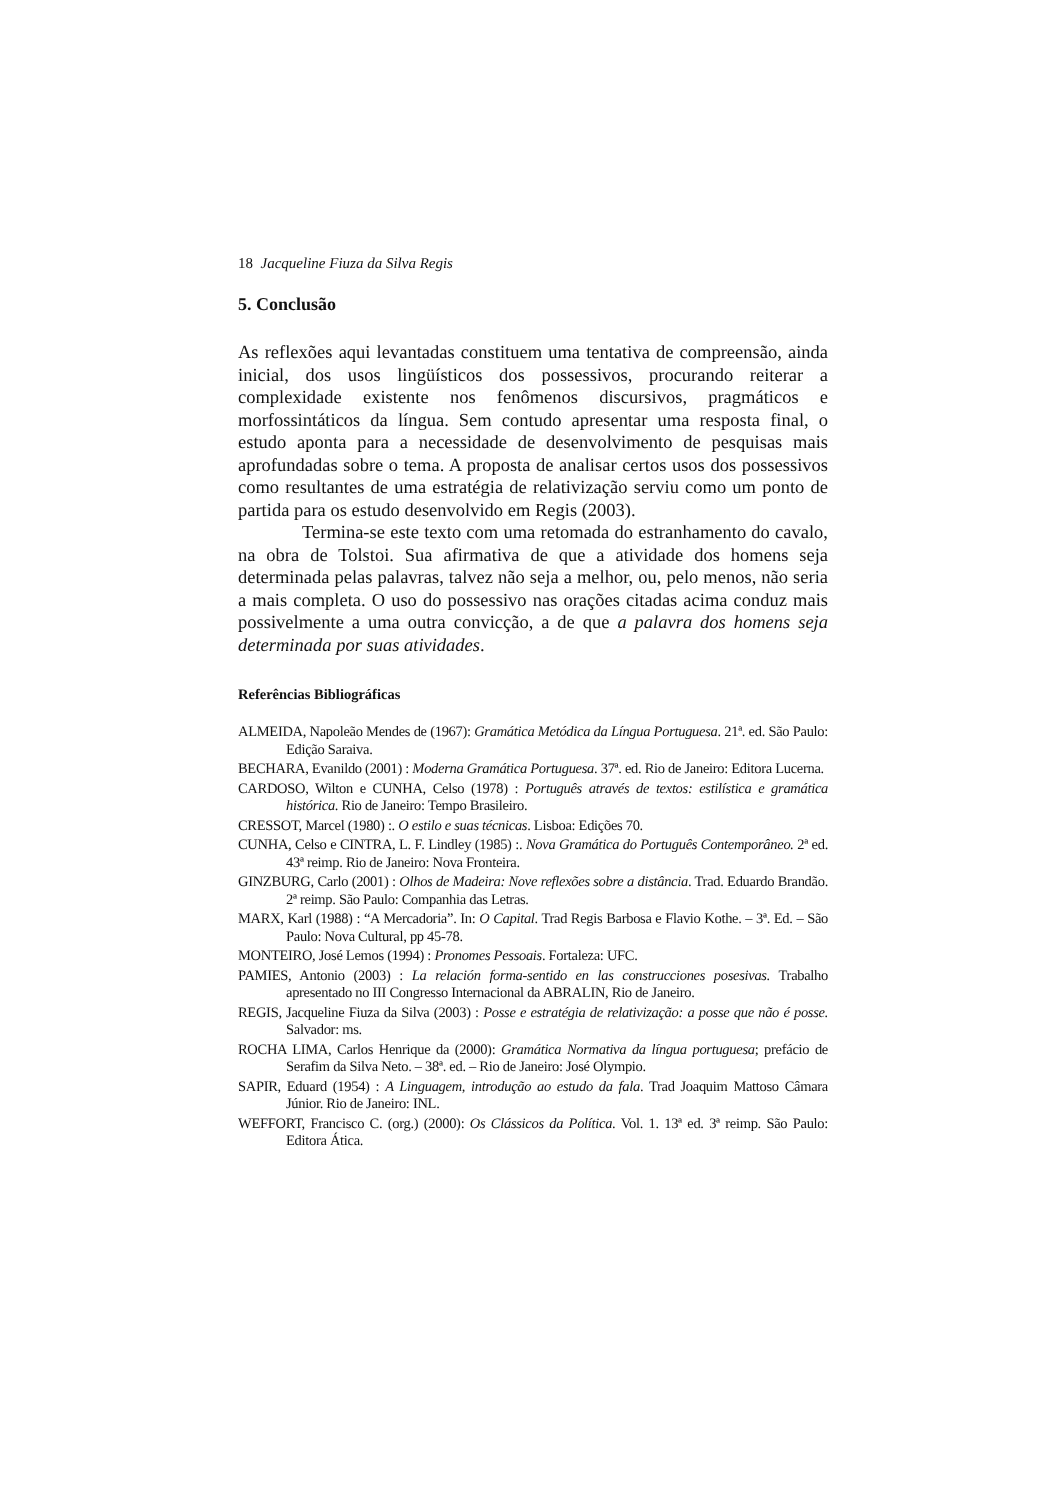18 Jacqueline Fiuza da Silva Regis
5. Conclusão
As reflexões aqui levantadas constituem uma tentativa de compreensão, ainda inicial, dos usos lingüísticos dos possessivos, procurando reiterar a complexidade existente nos fenômenos discursivos, pragmáticos e morfossintáticos da língua. Sem contudo apresentar uma resposta final, o estudo aponta para a necessidade de desenvolvimento de pesquisas mais aprofundadas sobre o tema. A proposta de analisar certos usos dos possessivos como resultantes de uma estratégia de relativização serviu como um ponto de partida para os estudo desenvolvido em Regis (2003).
Termina-se este texto com uma retomada do estranhamento do cavalo, na obra de Tolstoi. Sua afirmativa de que a atividade dos homens seja determinada pelas palavras, talvez não seja a melhor, ou, pelo menos, não seria a mais completa. O uso do possessivo nas orações citadas acima conduz mais possivelmente a uma outra convicção, a de que a palavra dos homens seja determinada por suas atividades.
Referências Bibliográficas
ALMEIDA, Napoleão Mendes de (1967): Gramática Metódica da Língua Portuguesa. 21ª. ed. São Paulo: Edição Saraiva.
BECHARA, Evanildo (2001) : Moderna Gramática Portuguesa. 37ª. ed. Rio de Janeiro: Editora Lucerna.
CARDOSO, Wilton e CUNHA, Celso (1978) : Português através de textos: estilística e gramática histórica. Rio de Janeiro: Tempo Brasileiro.
CRESSOT, Marcel (1980) :. O estilo e suas técnicas. Lisboa: Edições 70.
CUNHA, Celso e CINTRA, L. F. Lindley (1985) :. Nova Gramática do Português Contemporâneo. 2ª ed. 43ª reimp. Rio de Janeiro: Nova Fronteira.
GINZBURG, Carlo (2001) : Olhos de Madeira: Nove reflexões sobre a distância. Trad. Eduardo Brandão. 2ª reimp. São Paulo: Companhia das Letras.
MARX, Karl (1988) : “A Mercadoria”. In: O Capital. Trad Regis Barbosa e Flavio Kothe. – 3ª. Ed. – São Paulo: Nova Cultural, pp 45-78.
MONTEIRO, José Lemos (1994) : Pronomes Pessoais. Fortaleza: UFC.
PAMIES, Antonio (2003) : La relación forma-sentido en las construcciones posesivas. Trabalho apresentado no III Congresso Internacional da ABRALIN, Rio de Janeiro.
REGIS, Jacqueline Fiuza da Silva (2003) : Posse e estratégia de relativização: a posse que não é posse. Salvador: ms.
ROCHA LIMA, Carlos Henrique da (2000): Gramática Normativa da língua portuguesa; prefácio de Serafim da Silva Neto. – 38ª. ed. – Rio de Janeiro: José Olympio.
SAPIR, Eduard (1954) : A Linguagem, introdução ao estudo da fala. Trad Joaquim Mattoso Câmara Júnior. Rio de Janeiro: INL.
WEFFORT, Francisco C. (org.) (2000): Os Clássicos da Política. Vol. 1. 13ª ed. 3ª reimp. São Paulo: Editora Ática.